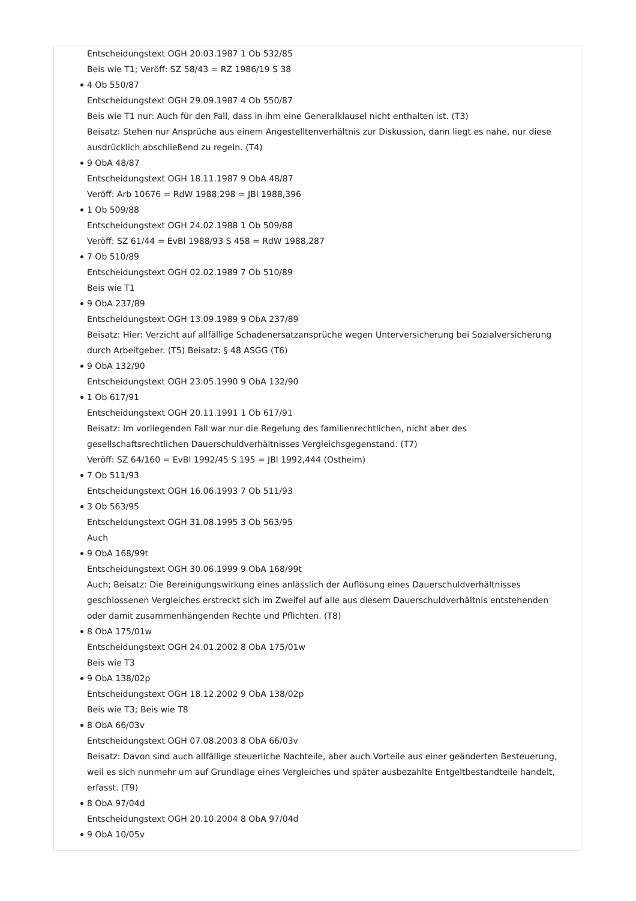Entscheidungstext OGH 20.03.1987 1 Ob 532/85
Beis wie T1; Veröff: SZ 58/43 = RZ 1986/19 S 38
4 Ob 550/87
Entscheidungstext OGH 29.09.1987 4 Ob 550/87
Beis wie T1 nur: Auch für den Fall, dass in ihm eine Generalklausel nicht enthalten ist. (T3)
Beisatz: Stehen nur Ansprüche aus einem Angestelltenverhältnis zur Diskussion, dann liegt es nahe, nur diese ausdrücklich abschließend zu regeln. (T4)
9 ObA 48/87
Entscheidungstext OGH 18.11.1987 9 ObA 48/87
Veröff: Arb 10676 = RdW 1988,298 = JBl 1988,396
1 Ob 509/88
Entscheidungstext OGH 24.02.1988 1 Ob 509/88
Veröff: SZ 61/44 = EvBl 1988/93 S 458 = RdW 1988,287
7 Ob 510/89
Entscheidungstext OGH 02.02.1989 7 Ob 510/89
Beis wie T1
9 ObA 237/89
Entscheidungstext OGH 13.09.1989 9 ObA 237/89
Beisatz: Hier: Verzicht auf allfällige Schadenersatzansprüche wegen Unterversicherung bei Sozialversicherung durch Arbeitgeber. (T5) Beisatz: § 48 ASGG (T6)
9 ObA 132/90
Entscheidungstext OGH 23.05.1990 9 ObA 132/90
1 Ob 617/91
Entscheidungstext OGH 20.11.1991 1 Ob 617/91
Beisatz: Im vorliegenden Fall war nur die Regelung des familienrechtlichen, nicht aber des gesellschaftsrechtlichen Dauerschuldverhältnisses Vergleichsgegenstand. (T7)
Veröff: SZ 64/160 = EvBl 1992/45 S 195 = JBl 1992,444 (Ostheim)
7 Ob 511/93
Entscheidungstext OGH 16.06.1993 7 Ob 511/93
3 Ob 563/95
Entscheidungstext OGH 31.08.1995 3 Ob 563/95
Auch
9 ObA 168/99t
Entscheidungstext OGH 30.06.1999 9 ObA 168/99t
Auch; Beisatz: Die Bereinigungswirkung eines anlässlich der Auflösung eines Dauerschuldverhältnisses geschlossenen Vergleiches erstreckt sich im Zweifel auf alle aus diesem Dauerschuldverhältnis entstehenden oder damit zusammenhängenden Rechte und Pflichten. (T8)
8 ObA 175/01w
Entscheidungstext OGH 24.01.2002 8 ObA 175/01w
Beis wie T3
9 ObA 138/02p
Entscheidungstext OGH 18.12.2002 9 ObA 138/02p
Beis wie T3; Beis wie T8
8 ObA 66/03v
Entscheidungstext OGH 07.08.2003 8 ObA 66/03v
Beisatz: Davon sind auch allfällige steuerliche Nachteile, aber auch Vorteile aus einer geänderten Besteuerung, weil es sich nunmehr um auf Grundlage eines Vergleiches und später ausbezahlte Entgeltbestandteile handelt, erfasst. (T9)
8 ObA 97/04d
Entscheidungstext OGH 20.10.2004 8 ObA 97/04d
9 ObA 10/05v